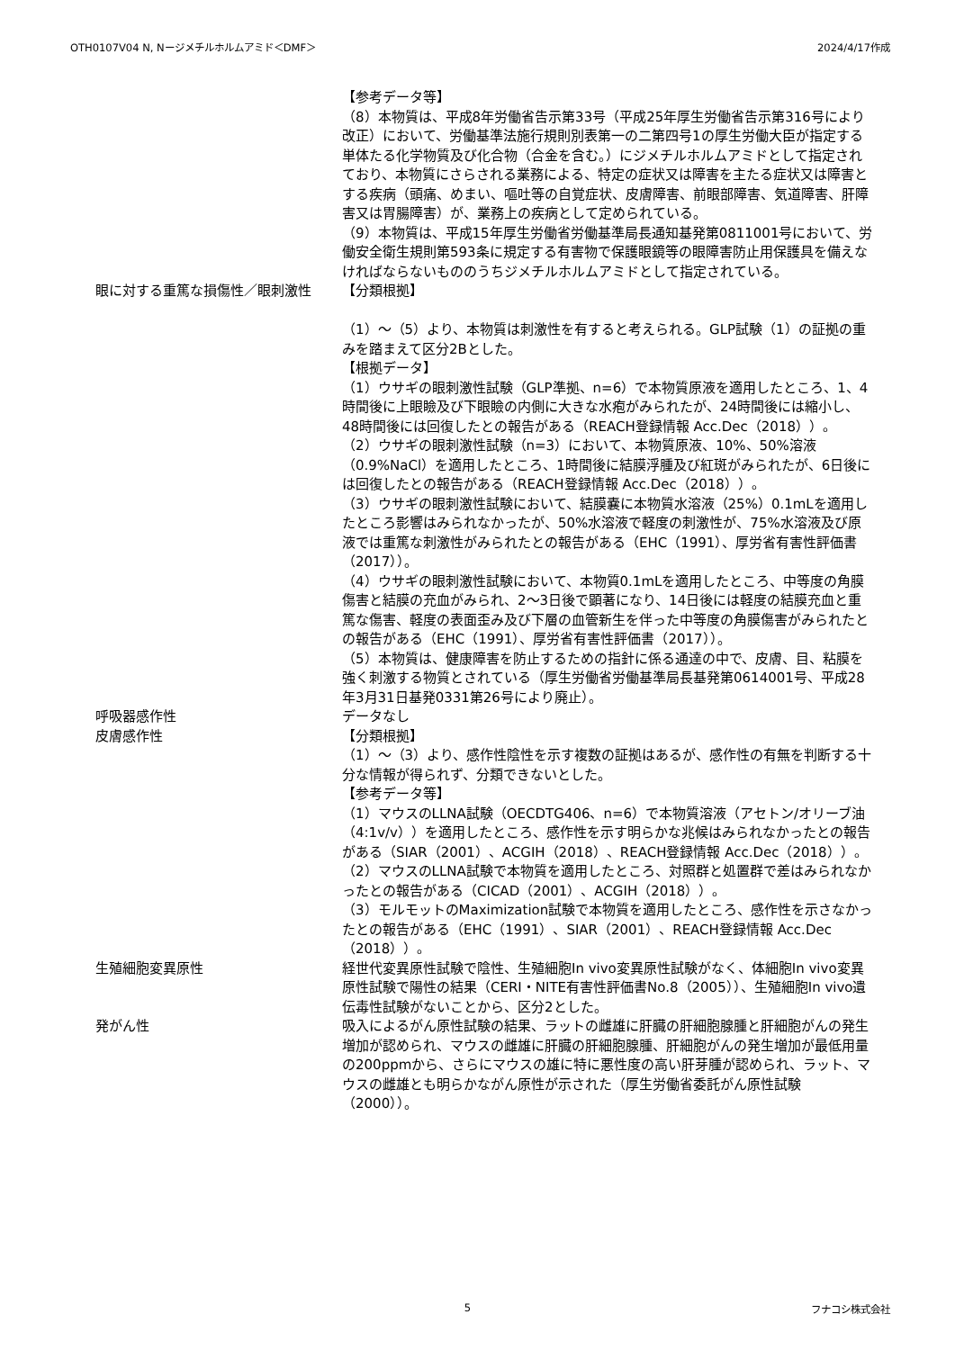OTH0107V04 N, Nージメチルホルムアミド＜DMF＞ 2024/4/17作成
【参考データ等】
（8）本物質は、平成8年労働省告示第33号（平成25年厚生労働省告示第316号により改正）において、労働基準法施行規則別表第一の二第四号1の厚生労働大臣が指定する単体たる化学物質及び化合物（合金を含む。）にジメチルホルムアミドとして指定されており、本物質にさらされる業務による、特定の症状又は障害を主たる症状又は障害とする疾病（頭痛、めまい、嘔吐等の自覚症状、皮膚障害、前眼部障害、気道障害、肝障害又は胃腸障害）が、業務上の疾病として定められている。
（9）本物質は、平成15年厚生労働省労働基準局長通知基発第0811001号において、労働安全衛生規則第593条に規定する有害物で保護眼鏡等の眼障害防止用保護具を備えなければならないもののうちジメチルホルムアミドとして指定されている。
眼に対する重篤な損傷性／眼刺激性 【分類根拠】
（1）～（5）より、本物質は刺激性を有すると考えられる。GLP試験（1）の証拠の重みを踏まえて区分2Bとした。
【根拠データ】
（1）ウサギの眼刺激性試験（GLP準拠、n=6）で本物質原液を適用したところ、1、4時間後に上眼瞼及び下眼瞼の内側に大きな水疱がみられたが、24時間後には縮小し、48時間後には回復したとの報告がある（REACH登録情報 Acc.Dec（2018））。
（2）ウサギの眼刺激性試験（n=3）において、本物質原液、10%、50%溶液（0.9%NaCl）を適用したところ、1時間後に結膜浮腫及び紅斑がみられたが、6日後には回復したとの報告がある（REACH登録情報 Acc.Dec（2018））。
（3）ウサギの眼刺激性試験において、結膜嚢に本物質水溶液（25%）0.1mLを適用したところ影響はみられなかったが、50%水溶液で軽度の刺激性が、75%水溶液及び原液では重篤な刺激性がみられたとの報告がある（EHC（1991）、厚労省有害性評価書（2017））。
（4）ウサギの眼刺激性試験において、本物質0.1mLを適用したところ、中等度の角膜傷害と結膜の充血がみられ、2～3日後で顕著になり、14日後には軽度の結膜充血と重篤な傷害、軽度の表面歪み及び下層の血管新生を伴った中等度の角膜傷害がみられたとの報告がある（EHC（1991）、厚労省有害性評価書（2017））。
（5）本物質は、健康障害を防止するための指針に係る通達の中で、皮膚、目、粘膜を強く刺激する物質とされている（厚生労働省労働基準局長基発第0614001号、平成28年3月31日基発0331第26号により廃止）。
呼吸器感作性 データなし
皮膚感作性 【分類根拠】
（1）～（3）より、感作性陰性を示す複数の証拠はあるが、感作性の有無を判断する十分な情報が得られず、分類できないとした。
【参考データ等】
（1）マウスのLLNA試験（OECDTG406、n=6）で本物質溶液（アセトン/オリーブ油（4:1v/v））を適用したところ、感作性を示す明らかな兆候はみられなかったとの報告がある（SIAR（2001）、ACGIH（2018）、REACH登録情報 Acc.Dec（2018））。
（2）マウスのLLNA試験で本物質を適用したところ、対照群と処置群で差はみられなかったとの報告がある（CICAD（2001）、ACGIH（2018））。
（3）モルモットのMaximization試験で本物質を適用したところ、感作性を示さなかったとの報告がある（EHC（1991）、SIAR（2001）、REACH登録情報 Acc.Dec（2018））。
生殖細胞変異原性 経世代変異原性試験で陰性、生殖細胞In vivo変異原性試験がなく、体細胞In vivo変異原性試験で陽性の結果（CERI・NITE有害性評価書No.8（2005））、生殖細胞In vivo遺伝毒性試験がないことから、区分2とした。
発がん性 吸入によるがん原性試験の結果、ラットの雌雄に肝臓の肝細胞腺腫と肝細胞がんの発生増加が認められ、マウスの雌雄に肝臓の肝細胞腺腫、肝細胞がんの発生増加が最低用量の200ppmから、さらにマウスの雄に特に悪性度の高い肝芽腫が認められ、ラット、マウスの雌雄とも明らかながん原性が示された（厚生労働省委託がん原性試験（2000））。
5 フナコシ株式会社